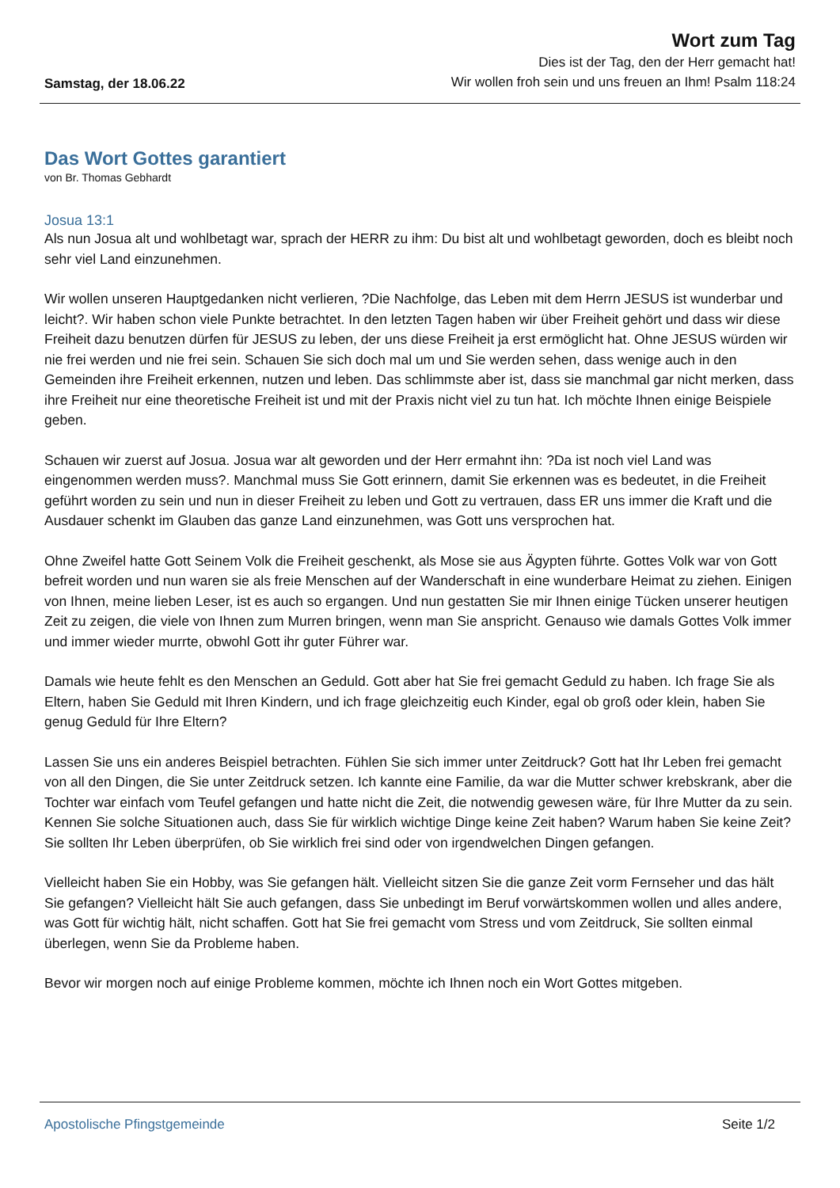Samstag, der 18.06.22
Wort zum Tag
Dies ist der Tag, den der Herr gemacht hat!
Wir wollen froh sein und uns freuen an Ihm! Psalm 118:24
Das Wort Gottes garantiert
von Br. Thomas Gebhardt
Josua 13:1
Als nun Josua alt und wohlbetagt war, sprach der HERR zu ihm: Du bist alt und wohlbetagt geworden, doch es bleibt noch sehr viel Land einzunehmen.
Wir wollen unseren Hauptgedanken nicht verlieren, ?Die Nachfolge, das Leben mit dem Herrn JESUS ist wunderbar und leicht?. Wir haben schon viele Punkte betrachtet. In den letzten Tagen haben wir über Freiheit gehört und dass wir diese Freiheit dazu benutzen dürfen für JESUS zu leben, der uns diese Freiheit ja erst ermöglicht hat. Ohne JESUS würden wir nie frei werden und nie frei sein. Schauen Sie sich doch mal um und Sie werden sehen, dass wenige auch in den Gemeinden ihre Freiheit erkennen, nutzen und leben. Das schlimmste aber ist, dass sie manchmal gar nicht merken, dass ihre Freiheit nur eine theoretische Freiheit ist und mit der Praxis nicht viel zu tun hat. Ich möchte Ihnen einige Beispiele geben.
Schauen wir zuerst auf Josua. Josua war alt geworden und der Herr ermahnt ihn: ?Da ist noch viel Land was eingenommen werden muss?. Manchmal muss Sie Gott erinnern, damit Sie erkennen was es bedeutet, in die Freiheit geführt worden zu sein und nun in dieser Freiheit zu leben und Gott zu vertrauen, dass ER uns immer die Kraft und die Ausdauer schenkt im Glauben das ganze Land einzunehmen, was Gott uns versprochen hat.
Ohne Zweifel hatte Gott Seinem Volk die Freiheit geschenkt, als Mose sie aus Ägypten führte. Gottes Volk war von Gott befreit worden und nun waren sie als freie Menschen auf der Wanderschaft in eine wunderbare Heimat zu ziehen. Einigen von Ihnen, meine lieben Leser, ist es auch so ergangen. Und nun gestatten Sie mir Ihnen einige Tücken unserer heutigen Zeit zu zeigen, die viele von Ihnen zum Murren bringen, wenn man Sie anspricht. Genauso wie damals Gottes Volk immer und immer wieder murrte, obwohl Gott ihr guter Führer war.
Damals wie heute fehlt es den Menschen an Geduld. Gott aber hat Sie frei gemacht Geduld zu haben. Ich frage Sie als Eltern, haben Sie Geduld mit Ihren Kindern, und ich frage gleichzeitig euch Kinder, egal ob groß oder klein, haben Sie genug Geduld für Ihre Eltern?
Lassen Sie uns ein anderes Beispiel betrachten. Fühlen Sie sich immer unter Zeitdruck? Gott hat Ihr Leben frei gemacht von all den Dingen, die Sie unter Zeitdruck setzen. Ich kannte eine Familie, da war die Mutter schwer krebskrank, aber die Tochter war einfach vom Teufel gefangen und hatte nicht die Zeit, die notwendig gewesen wäre, für Ihre Mutter da zu sein. Kennen Sie solche Situationen auch, dass Sie für wirklich wichtige Dinge keine Zeit haben? Warum haben Sie keine Zeit? Sie sollten Ihr Leben überprüfen, ob Sie wirklich frei sind oder von irgendwelchen Dingen gefangen.
Vielleicht haben Sie ein Hobby, was Sie gefangen hält. Vielleicht sitzen Sie die ganze Zeit vorm Fernseher und das hält Sie gefangen? Vielleicht hält Sie auch gefangen, dass Sie unbedingt im Beruf vorwärtskommen wollen und alles andere, was Gott für wichtig hält, nicht schaffen. Gott hat Sie frei gemacht vom Stress und vom Zeitdruck, Sie sollten einmal überlegen, wenn Sie da Probleme haben.
Bevor wir morgen noch auf einige Probleme kommen, möchte ich Ihnen noch ein Wort Gottes mitgeben.
Apostolische Pfingstgemeinde Seite 1/2